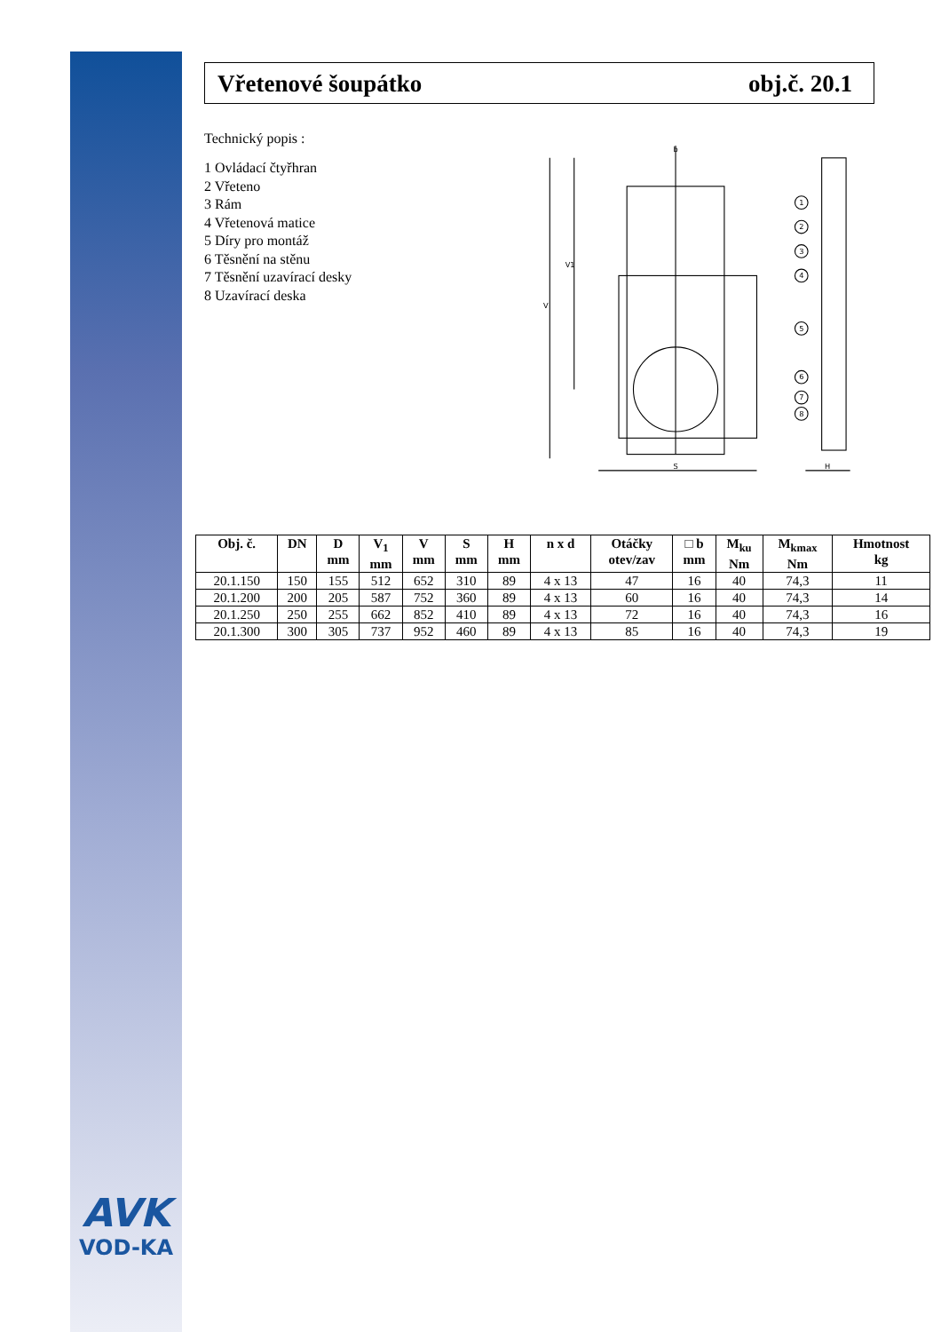AVK
VOD-KA
Vřetenové šoupátko obj.č. 20.1
Technický popis :
1 Ovládací čtyřhran
2 Vřeteno
3 Rám
4 Vřetenová matice
5 Díry pro montáž
6 Těsnění na stěnu
7 Těsnění uzavírací desky
8 Uzavírací deska
1
2
3
4
5
6
7
8
S
H
V
V1
b
| Obj. č. | DN | D mm | V<sub>1</sub> mm | V mm | S mm | H mm | n x d | Otáčky otev/zav | □ b mm | M<sub>ku</sub> Nm | M<sub>kmax</sub> Nm | Hmotnost kg |
| --- | --- | --- | --- | --- | --- | --- | --- | --- | --- | --- | --- | --- |
| 20.1.150 | 150 | 155 | 512 | 652 | 310 | 89 | 4 x 13 | 47 | 16 | 40 | 74,3 | 11 |
| 20.1.200 | 200 | 205 | 587 | 752 | 360 | 89 | 4 x 13 | 60 | 16 | 40 | 74,3 | 14 |
| 20.1.250 | 250 | 255 | 662 | 852 | 410 | 89 | 4 x 13 | 72 | 16 | 40 | 74,3 | 16 |
| 20.1.300 | 300 | 305 | 737 | 952 | 460 | 89 | 4 x 13 | 85 | 16 | 40 | 74,3 | 19 |